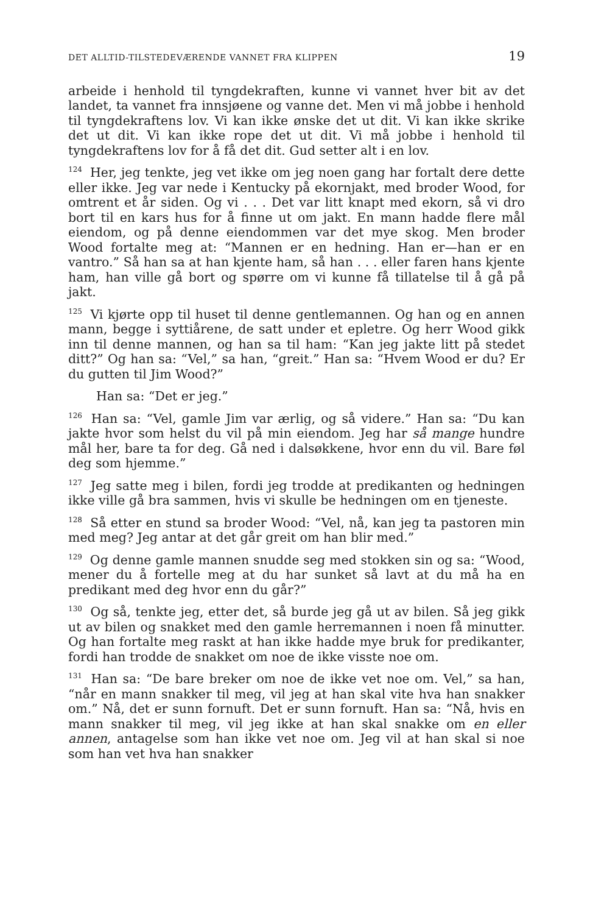DET ALLTID-TILSTEDEVÆRENDE VANNET FRA KLIPPEN 19
arbeide i henhold til tyngdekraften, kunne vi vannet hver bit av det landet, ta vannet fra innsjøene og vanne det. Men vi må jobbe i henhold til tyngdekraftens lov. Vi kan ikke ønske det ut dit. Vi kan ikke skrike det ut dit. Vi kan ikke rope det ut dit. Vi må jobbe i henhold til tyngdekraftens lov for å få det dit. Gud setter alt i en lov.
<sup>124</sup> Her, jeg tenkte, jeg vet ikke om jeg noen gang har fortalt dere dette eller ikke. Jeg var nede i Kentucky på ekornjakt, med broder Wood, for omtrent et år siden. Og vi . . . Det var litt knapt med ekorn, så vi dro bort til en kars hus for å finne ut om jakt. En mann hadde flere mål eiendom, og på denne eiendommen var det mye skog. Men broder Wood fortalte meg at: “Mannen er en hedning. Han er—han er en vantro.” Så han sa at han kjente ham, så han . . . eller faren hans kjente ham, han ville gå bort og spørre om vi kunne få tillatelse til å gå på jakt.
<sup>125</sup> Vi kjørte opp til huset til denne gentlemannen. Og han og en annen mann, begge i syttiårene, de satt under et epletre. Og herr Wood gikk inn til denne mannen, og han sa til ham: “Kan jeg jakte litt på stedet ditt?” Og han sa: “Vel,” sa han, “greit.” Han sa: “Hvem Wood er du? Er du gutten til Jim Wood?”
Han sa: “Det er jeg.”
<sup>126</sup> Han sa: “Vel, gamle Jim var ærlig, og så videre.” Han sa: “Du kan jakte hvor som helst du vil på min eiendom. Jeg har så mange hundre mål her, bare ta for deg. Gå ned i dalsøkkene, hvor enn du vil. Bare føl deg som hjemme.”
<sup>127</sup> Jeg satte meg i bilen, fordi jeg trodde at predikanten og hedningen ikke ville gå bra sammen, hvis vi skulle be hedningen om en tjeneste.
<sup>128</sup> Så etter en stund sa broder Wood: “Vel, nå, kan jeg ta pastoren min med meg? Jeg antar at det går greit om han blir med.”
<sup>129</sup> Og denne gamle mannen snudde seg med stokken sin og sa: “Wood, mener du å fortelle meg at du har sunket så lavt at du må ha en predikant med deg hvor enn du går?”
<sup>130</sup> Og så, tenkte jeg, etter det, så burde jeg gå ut av bilen. Så jeg gikk ut av bilen og snakket med den gamle herremannen i noen få minutter. Og han fortalte meg raskt at han ikke hadde mye bruk for predikanter, fordi han trodde de snakket om noe de ikke visste noe om.
<sup>131</sup> Han sa: “De bare breker om noe de ikke vet noe om. Vel,” sa han, “når en mann snakker til meg, vil jeg at han skal vite hva han snakker om.” Nå, det er sunn fornuft. Det er sunn fornuft. Han sa: “Nå, hvis en mann snakker til meg, vil jeg ikke at han skal snakke om en eller annen, antagelse som han ikke vet noe om. Jeg vil at han skal si noe som han vet hva han snakker